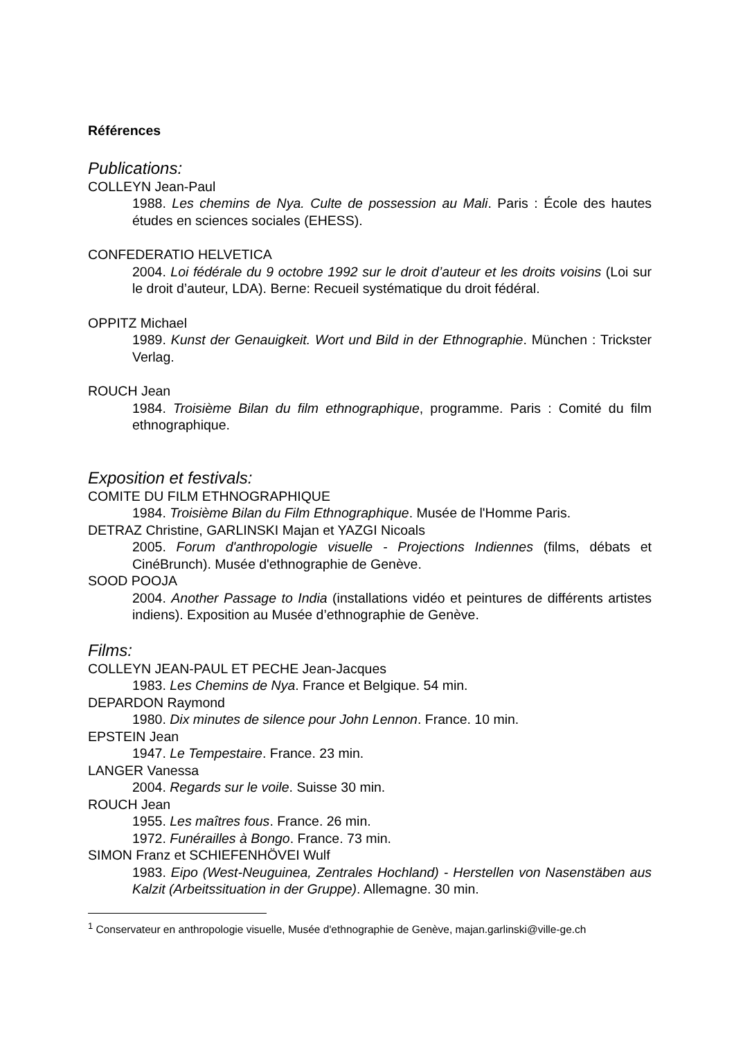Références
Publications:
COLLEYN Jean-Paul
1988. Les chemins de Nya. Culte de possession au Mali. Paris : École des hautes études en sciences sociales (EHESS).
CONFEDERATIO HELVETICA
2004. Loi fédérale du 9 octobre 1992 sur le droit d’auteur et les droits voisins (Loi sur le droit d’auteur, LDA). Berne: Recueil systématique du droit fédéral.
OPPITZ Michael
1989. Kunst der Genauigkeit. Wort und Bild in der Ethnographie. München : Trickster Verlag.
ROUCH Jean
1984. Troisième Bilan du film ethnographique, programme. Paris : Comité du film ethnographique.
Exposition et festivals:
COMITE DU FILM ETHNOGRAPHIQUE
1984. Troisième Bilan du Film Ethnographique. Musée de l'Homme Paris.
DETRAZ Christine, GARLINSKI Majan et YAZGI Nicoals
2005. Forum d'anthropologie visuelle - Projections Indiennes (films, débats et CinéBrunch). Musée d'ethnographie de Genève.
SOOD POOJA
2004. Another Passage to India (installations vidéo et peintures de différents artistes indiens). Exposition au Musée d’ethnographie de Genève.
Films:
COLLEYN JEAN-PAUL ET PECHE Jean-Jacques
1983. Les Chemins de Nya. France et Belgique. 54 min.
DEPARDON Raymond
1980. Dix minutes de silence pour John Lennon. France. 10 min.
EPSTEIN Jean
1947. Le Tempestaire. France. 23 min.
LANGER Vanessa
2004. Regards sur le voile. Suisse 30 min.
ROUCH Jean
1955. Les maîtres fous. France. 26 min.
1972. Funérailles à Bongo. France. 73 min.
SIMON Franz et SCHIEFENHÖVEI Wulf
1983. Eipo (West-Neuguinea, Zentrales Hochland) - Herstellen von Nasenstäben aus Kalzit (Arbeitssituation in der Gruppe). Allemagne. 30 min.
<sup>1</sup> Conservateur en anthropologie visuelle, Musée d'ethnographie de Genève, majan.garlinski@ville-ge.ch